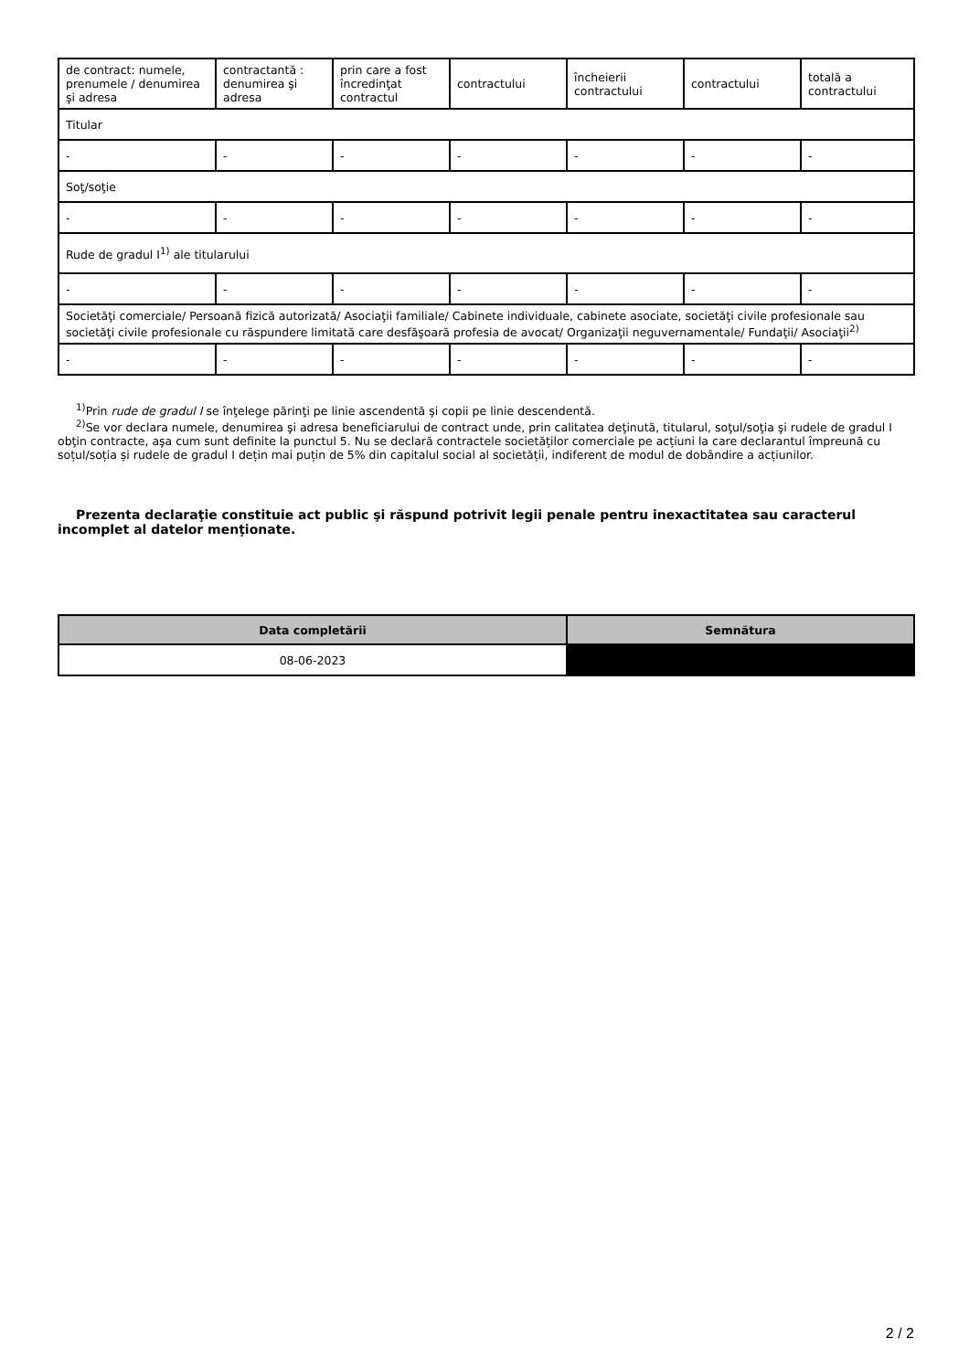| de contract: numele, prenumele / denumirea şi adresa | contractantă : denumirea şi adresa | prin care a fost încredinţat contractul | contractului | încheierii contractului | contractului | totală a contractului |
| Titular | | | | | | |
| - | - | - | - | - | - | - |
| Soţ/soţie | | | | | | |
| - | - | - | - | - | - | - |
| Rude de gradul I<sup>1)</sup> ale titularului | | | | | | |
| - | - | - | - | - | - | - |
| Societăţi comerciale/ Persoană fizică autorizată/ Asociaţii familiale/ Cabinete individuale, cabinete asociate, societăţi civile profesionale sau societăţi civile profesionale cu răspundere limitată care desfăşoară profesia de avocat/ Organizaţii neguvernamentale/ Fundaţii/ Asociaţii<sup>2)</sup> | | | | | | |
| - | - | - | - | - | - | - |
<sup>1)</sup> Prin rude de gradul I se înţelege părinţi pe linie ascendentă şi copii pe linie descendentă.
<sup>2)</sup> Se vor declara numele, denumirea şi adresa beneficiarului de contract unde, prin calitatea deţinută, titularul, soţul/soţia şi rudele de gradul I obţin contracte, aşa cum sunt definite la punctul 5. Nu se declară contractele societăților comerciale pe acțiuni la care declarantul împreună cu soțul/soția și rudele de gradul I dețin mai puțin de 5% din capitalul social al societății, indiferent de modul de dobândire a acțiunilor.
Prezenta declaraţie constituie act public şi răspund potrivit legii penale pentru inexactitatea sau caracterul incomplet al datelor menţionate.
| Data completării | Semnătura |
| --- | --- |
| 08-06-2023 | |
2 / 2